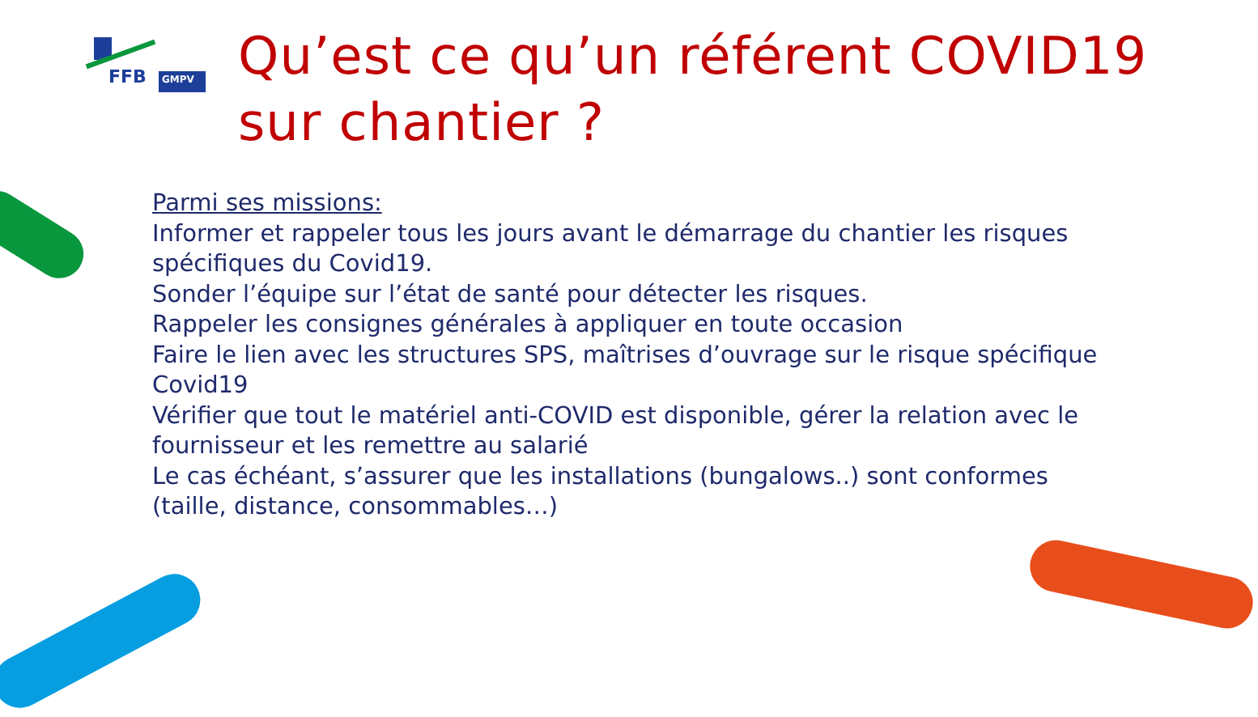FFB GMPV
Qu’est ce qu’un référent COVID19
sur chantier ?
Parmi ses missions:
Informer et rappeler tous les jours avant le démarrage du chantier les risques spécifiques du Covid19.
Sonder l’équipe sur l’état de santé pour détecter les risques.
Rappeler les consignes générales à appliquer en toute occasion
Faire le lien avec les structures SPS, maîtrises d’ouvrage sur le risque spécifique Covid19
Vérifier que tout le matériel anti-COVID est disponible, gérer la relation avec le fournisseur et les remettre au salarié
Le cas échéant, s’assurer que les installations (bungalows..) sont conformes (taille, distance, consommables…)